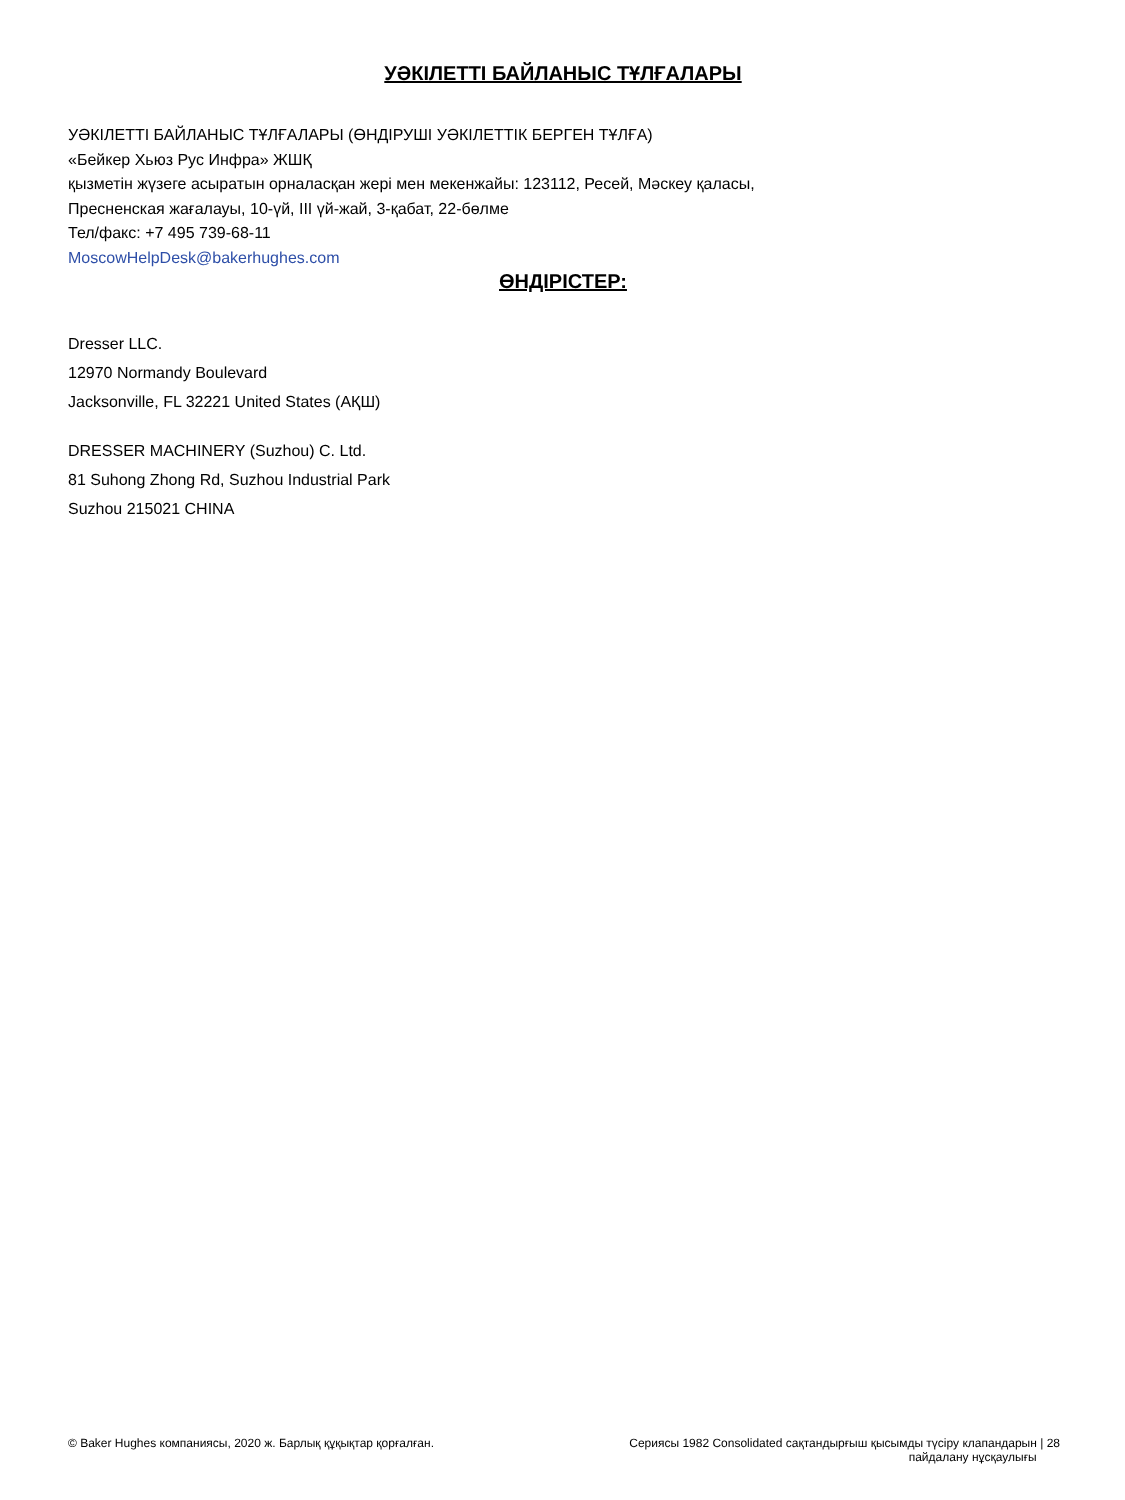УӘКІЛЕТТІ БАЙЛАНЫС ТҰЛҒАЛАРЫ
УӘКІЛЕТТІ БАЙЛАНЫС ТҰЛҒАЛАРЫ (ӨНДІРУШІ УӘКІЛЕТТІК БЕРГЕН ТҰЛҒА)
«Бейкер Хьюз Рус Инфра» ЖШҚ
қызметін жүзеге асыратын орналасқан жері мен мекенжайы: 123112, Ресей, Мәскеу қаласы,
Пресненская жағалауы, 10-үй, III үй-жай, 3-қабат, 22-бөлме
Тел/факс: +7 495 739-68-11
MoscowHelpDesk@bakerhughes.com
ӨНДІРІСТЕР:
Dresser LLC.
12970 Normandy Boulevard
Jacksonville, FL 32221 United States (АҚШ)
DRESSER MACHINERY (Suzhou) C. Ltd.
81 Suhong Zhong Rd, Suzhou Industrial Park
Suzhou 215021 CHINA
© Baker Hughes компаниясы, 2020 ж. Барлық құқықтар қорғалған.
Сериясы 1982 Consolidated сақтандырғыш қысымды түсіру клапандарын | 28
пайдалану нұсқаулығы